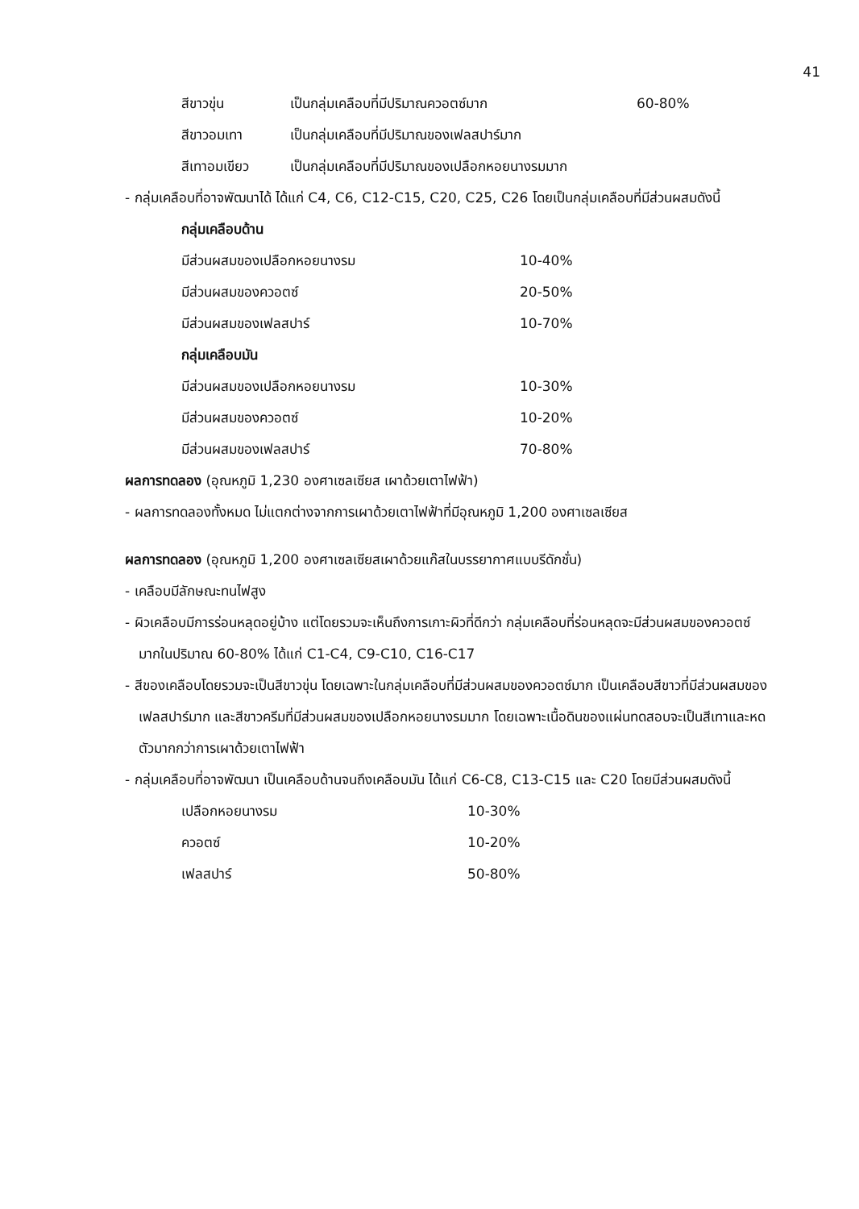41
สีขาวขุ่น เป็นกลุ่มเคลือบที่มีปริมาณควอตซ์มาก 60-80%
สีขาวอมเทา เป็นกลุ่มเคลือบที่มีปริมาณของเฟลสปาร์มาก
สีเทาอมเขียว เป็นกลุ่มเคลือบที่มีปริมาณของเปลือกหอยนางรมมาก
- กลุ่มเคลือบที่อาจพัฒนาได้ ได้แก่ C4, C6, C12-C15, C20, C25, C26 โดยเป็นกลุ่มเคลือบที่มีส่วนผสมดังนี้
กลุ่มเคลือบด้าน
มีส่วนผสมของเปลือกหอยนางรม 10-40%
มีส่วนผสมของควอตซ์ 20-50%
มีส่วนผสมของเฟลสปาร์ 10-70%
กลุ่มเคลือบมัน
มีส่วนผสมของเปลือกหอยนางรม 10-30%
มีส่วนผสมของควอตซ์ 10-20%
มีส่วนผสมของเฟลสปาร์ 70-80%
ผลการทดลอง (อุณหภูมิ 1,230 องศาเซลเซียส เผาด้วยเตาไฟฟ้า)
- ผลการทดลองทั้งหมด ไม่แตกต่างจากการเผาด้วยเตาไฟฟ้าที่มีอุณหภูมิ 1,200 องศาเซลเซียส
ผลการทดลอง (อุณหภูมิ 1,200 องศาเซลเซียสเผาด้วยแก๊สในบรรยากาศแบบรีดักชั่น)
- เคลือบมีลักษณะทนไฟสูง
- ผิวเคลือบมีการร่อนหลุดอยู่บ้าง แต่โดยรวมจะเห็นถึงการเกาะผิวที่ดีกว่า กลุ่มเคลือบที่ร่อนหลุดจะมีส่วนผสมของควอตซ์มากในปริมาณ 60-80% ได้แก่ C1-C4, C9-C10, C16-C17
- สีของเคลือบโดยรวมจะเป็นสีขาวขุ่น โดยเฉพาะในกลุ่มเคลือบที่มีส่วนผสมของควอตซ์มาก เป็นเคลือบสีขาวที่มีส่วนผสมของเฟลสปาร์มาก และสีขาวครีมที่มีส่วนผสมของเปลือกหอยนางรมมาก โดยเฉพาะเนื้อดินของแผ่นทดสอบจะเป็นสีเทาและหดตัวมากกว่าการเผาด้วยเตาไฟฟ้า
- กลุ่มเคลือบที่อาจพัฒนา เป็นเคลือบด้านจนถึงเคลือบมัน ได้แก่ C6-C8, C13-C15 และ C20 โดยมีส่วนผสมดังนี้
เปลือกหอยนางรม 10-30%
ควอตซ์ 10-20%
เฟลสปาร์ 50-80%